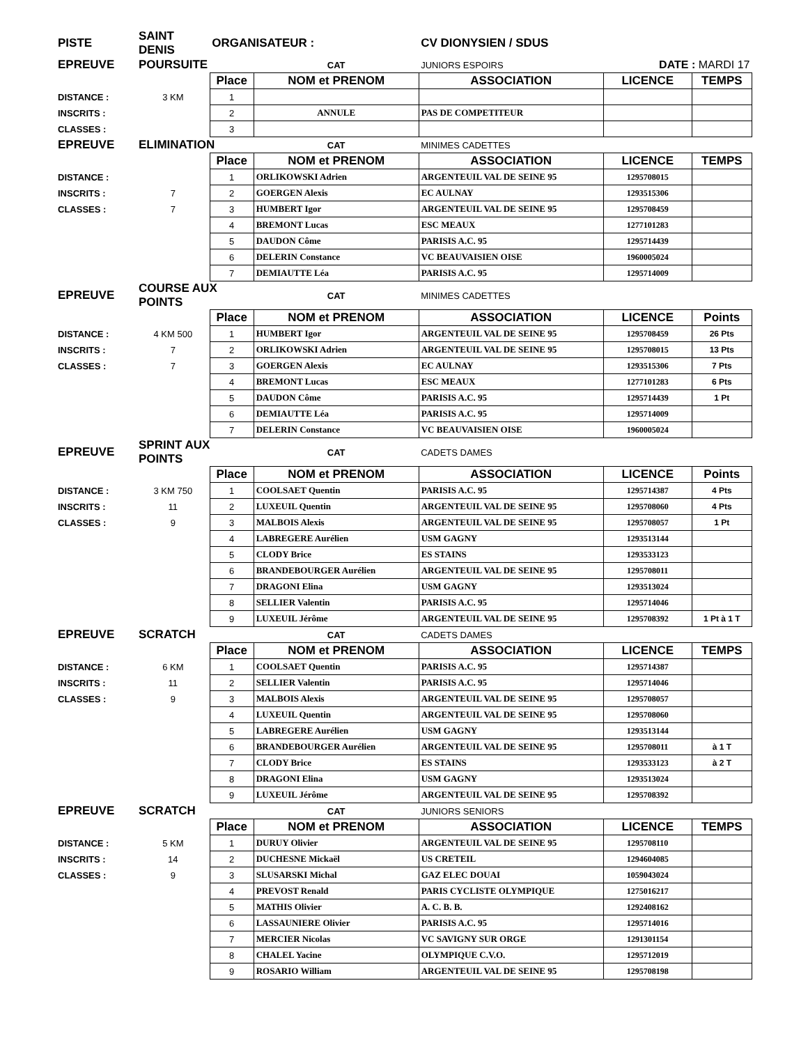| PISTE | SAINT DENIS | ORGANISATEUR : | | CV DIONYSIEN / SDUS | | |
| EPREUVE | POURSUITE | | CAT | JUNIORS ESPOIRS | DATE : MARDI 17 | |
| | | Place | NOM et PRENOM | ASSOCIATION | LICENCE | TEMPS |
| DISTANCE : | 3 KM | 1 | | | | |
| INSCRITS : | | 2 | ANNULE | PAS DE COMPETITEUR | | |
| CLASSES : | | 3 | | | | |
| EPREUVE | ELIMINATION | | CAT | MINIMES CADETTES | | |
| | | Place | NOM et PRENOM | ASSOCIATION | LICENCE | TEMPS |
| DISTANCE : | | 1 | ORLIKOWSKI Adrien | ARGENTEUIL VAL DE SEINE 95 | 1295708015 | |
| INSCRITS : | 7 | 2 | GOERGEN Alexis | EC AULNAY | 1293515306 | |
| CLASSES : | 7 | 3 | HUMBERT Igor | ARGENTEUIL VAL DE SEINE 95 | 1295708459 | |
| | | 4 | BREMONT Lucas | ESC MEAUX | 1277101283 | |
| | | 5 | DAUDON Côme | PARISIS A.C. 95 | 1295714439 | |
| | | 6 | DELERIN Constance | VC BEAUVAISIEN OISE | 1960005024 | |
| | | 7 | DEMIAUTTE Léa | PARISIS A.C. 95 | 1295714009 | |
| EPREUVE | COURSE AUX POINTS | | CAT | MINIMES CADETTES | | |
| | | Place | NOM et PRENOM | ASSOCIATION | LICENCE | Points |
| DISTANCE : | 4 KM 500 | 1 | HUMBERT Igor | ARGENTEUIL VAL DE SEINE 95 | 1295708459 | 26 Pts |
| INSCRITS : | 7 | 2 | ORLIKOWSKI Adrien | ARGENTEUIL VAL DE SEINE 95 | 1295708015 | 13 Pts |
| CLASSES : | 7 | 3 | GOERGEN Alexis | EC AULNAY | 1293515306 | 7 Pts |
| | | 4 | BREMONT Lucas | ESC MEAUX | 1277101283 | 6 Pts |
| | | 5 | DAUDON Côme | PARISIS A.C. 95 | 1295714439 | 1 Pt |
| | | 6 | DEMIAUTTE Léa | PARISIS A.C. 95 | 1295714009 | |
| | | 7 | DELERIN Constance | VC BEAUVAISIEN OISE | 1960005024 | |
| EPREUVE | SPRINT AUX POINTS | | CAT | CADETS DAMES | | |
| | | Place | NOM et PRENOM | ASSOCIATION | LICENCE | Points |
| DISTANCE : | 3 KM 750 | 1 | COOLSAET Quentin | PARISIS A.C. 95 | 1295714387 | 4 Pts |
| INSCRITS : | 11 | 2 | LUXEUIL Quentin | ARGENTEUIL VAL DE SEINE 95 | 1295708060 | 4 Pts |
| CLASSES : | 9 | 3 | MALBOIS Alexis | ARGENTEUIL VAL DE SEINE 95 | 1295708057 | 1 Pt |
| | | 4 | LABREGERE Aurélien | USM GAGNY | 1293513144 | |
| | | 5 | CLODY Brice | ES STAINS | 1293533123 | |
| | | 6 | BRANDEBOURGER Aurélien | ARGENTEUIL VAL DE SEINE 95 | 1295708011 | |
| | | 7 | DRAGONI Elina | USM GAGNY | 1293513024 | |
| | | 8 | SELLIER Valentin | PARISIS A.C. 95 | 1295714046 | |
| | | 9 | LUXEUIL Jérôme | ARGENTEUIL VAL DE SEINE 95 | 1295708392 | 1 Pt à 1 T |
| EPREUVE | SCRATCH | | CAT | CADETS DAMES | | |
| | | Place | NOM et PRENOM | ASSOCIATION | LICENCE | TEMPS |
| DISTANCE : | 6 KM | 1 | COOLSAET Quentin | PARISIS A.C. 95 | 1295714387 | |
| INSCRITS : | 11 | 2 | SELLIER Valentin | PARISIS A.C. 95 | 1295714046 | |
| CLASSES : | 9 | 3 | MALBOIS Alexis | ARGENTEUIL VAL DE SEINE 95 | 1295708057 | |
| | | 4 | LUXEUIL Quentin | ARGENTEUIL VAL DE SEINE 95 | 1295708060 | |
| | | 5 | LABREGERE Aurélien | USM GAGNY | 1293513144 | |
| | | 6 | BRANDEBOURGER Aurélien | ARGENTEUIL VAL DE SEINE 95 | 1295708011 | à 1 T |
| | | 7 | CLODY Brice | ES STAINS | 1293533123 | à 2 T |
| | | 8 | DRAGONI Elina | USM GAGNY | 1293513024 | |
| | | 9 | LUXEUIL Jérôme | ARGENTEUIL VAL DE SEINE 95 | 1295708392 | |
| EPREUVE | SCRATCH | | CAT | JUNIORS SENIORS | | |
| | | Place | NOM et PRENOM | ASSOCIATION | LICENCE | TEMPS |
| DISTANCE : | 5 KM | 1 | DURUY Olivier | ARGENTEUIL VAL DE SEINE 95 | 1295708110 | |
| INSCRITS : | 14 | 2 | DUCHESNE Mickaël | US CRETEIL | 1294604085 | |
| CLASSES : | 9 | 3 | SLUSARSKI Michal | GAZ ELEC DOUAI | 1059043024 | |
| | | 4 | PREVOST Renald | PARIS CYCLISTE OLYMPIQUE | 1275016217 | |
| | | 5 | MATHIS Olivier | A. C. B. B. | 1292408162 | |
| | | 6 | LASSAUNIERE Olivier | PARISIS A.C. 95 | 1295714016 | |
| | | 7 | MERCIER Nicolas | VC SAVIGNY SUR ORGE | 1291301154 | |
| | | 8 | CHALEL Yacine | OLYMPIQUE C.V.O. | 1295712019 | |
| | | 9 | ROSARIO William | ARGENTEUIL VAL DE SEINE 95 | 1295708198 | |